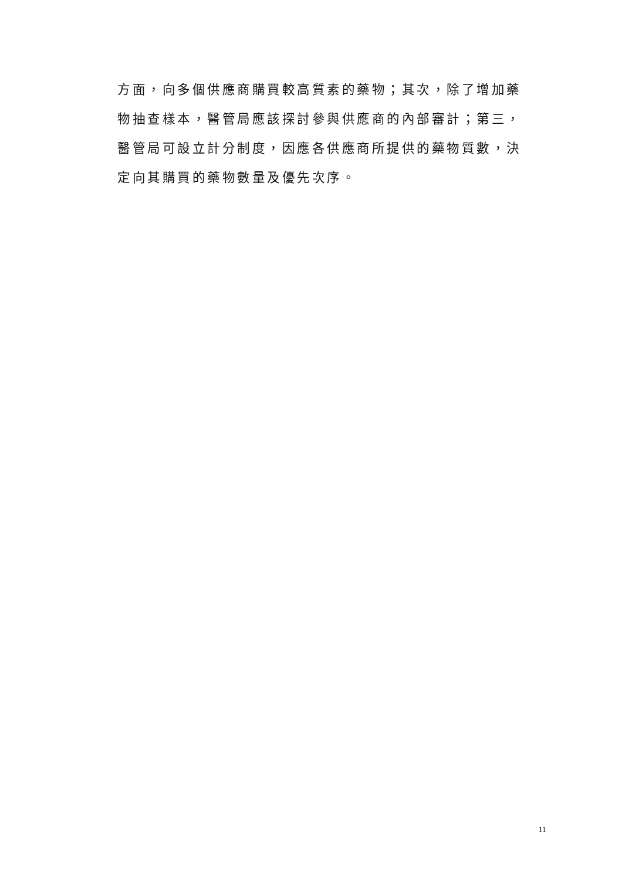方面，向多個供應商購買較高質素的藥物；其次，除了增加藥
物抽查樣本，醫管局應該探討參與供應商的內部審計；第三，
醫管局可設立計分制度，因應各供應商所提供的藥物質數，決
定向其購買的藥物數量及優先次序。
11